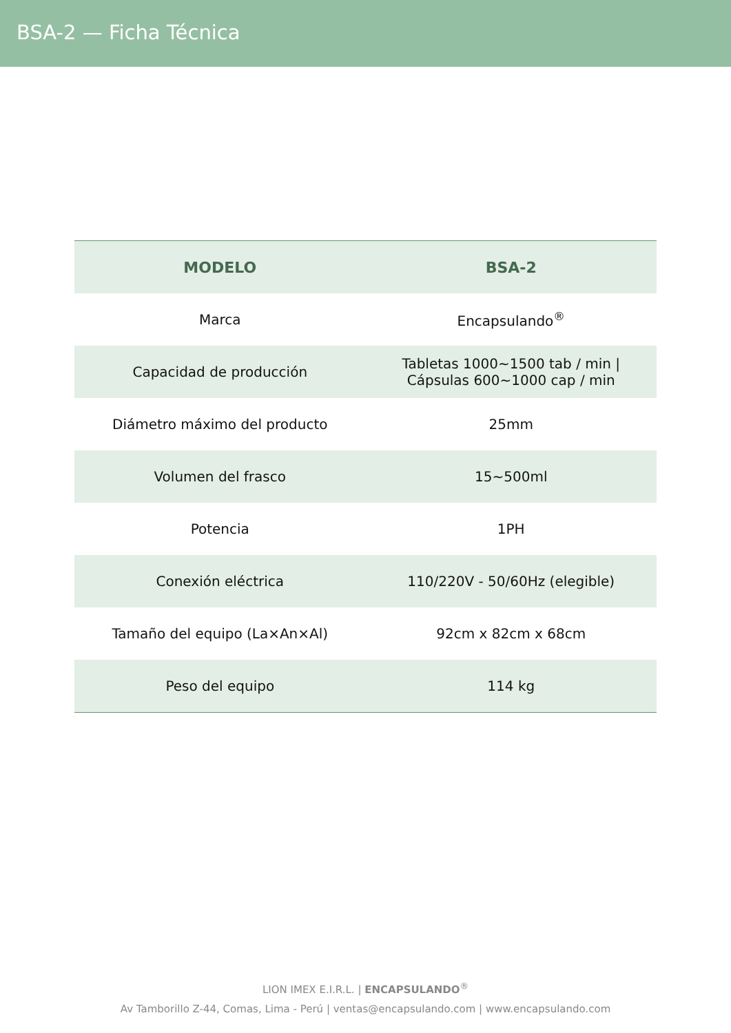BSA-2 — Ficha Técnica
| MODELO | BSA-2 |
| --- | --- |
| Marca | Encapsulando<sup>®</sup> |
| Capacidad de producción | Tabletas 1000~1500 tab / min / Cápsulas 600~1000 cap / min |
| Diámetro máximo del producto | 25mm |
| Volumen del frasco | 15~500ml |
| Potencia | 1PH |
| Conexión eléctrica | 110/220V - 50/60Hz (elegible) |
| Tamaño del equipo (La×An×Al) | 92cm x 82cm x 68cm |
| Peso del equipo | 114 kg |
LION IMEX E.I.R.L. | ENCAPSULANDO<sup>®</sup>
Av Tamborillo Z-44, Comas, Lima - Perú | ventas@encapsulando.com | www.encapsulando.com